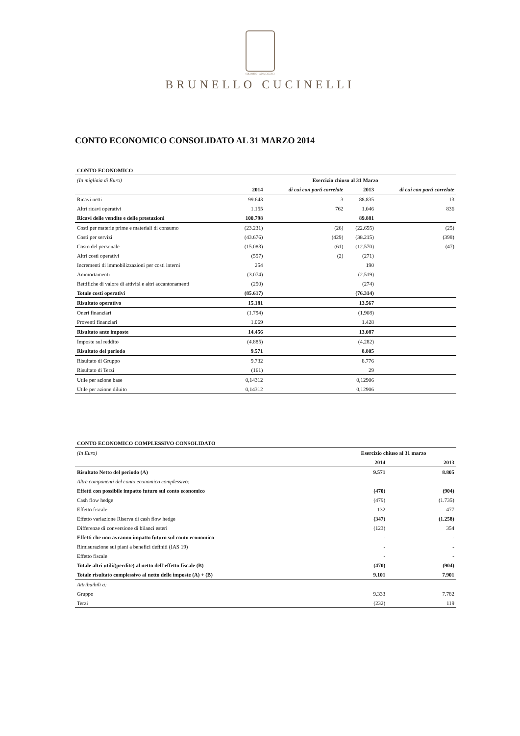SOLOMEO · AD MCCCXCI
BRUNELLO CUCINELLI
CONTO ECONOMICO CONSOLIDATO AL 31 MARZO 2014
| CONTO ECONOMICO | | | | |
| (In migliaia di Euro) | Esercizio chiuso al 31 Marzo | | | |
| | 2014 | di cui con parti correlate | 2013 | di cui con parti correlate |
| Ricavi netti | 99.643 | 3 | 88.835 | 13 |
| Altri ricavi operativi | 1.155 | 762 | 1.046 | 836 |
| Ricavi delle vendite e delle prestazioni | 100.798 | | 89.881 | |
| Costi per materie prime e materiali di consumo | (23.231) | (26) | (22.655) | (25) |
| Costi per servizi | (43.676) | (429) | (38.215) | (398) |
| Costo del personale | (15.083) | (61) | (12.570) | (47) |
| Altri costi operativi | (557) | (2) | (271) | |
| Incrementi di immobilizzazioni per costi interni | 254 | | 190 | |
| Ammortamenti | (3.074) | | (2.519) | |
| Rettifiche di valore di attività e altri accantonamenti | (250) | | (274) | |
| Totale costi operativi | (85.617) | | (76.314) | |
| Risultato operativo | 15.181 | | 13.567 | |
| Oneri finanziari | (1.794) | | (1.908) | |
| Proventi finanziari | 1.069 | | 1.428 | |
| Risultato ante imposte | 14.456 | | 13.087 | |
| Imposte sul reddito | (4.885) | | (4.282) | |
| Risultato del periodo | 9.571 | | 8.805 | |
| Risultato di Gruppo | 9.732 | | 8.776 | |
| Risultato di Terzi | (161) | | 29 | |
| Utile per azione base | 0,14312 | | 0,12906 | |
| Utile per azione diluito | 0,14312 | | 0,12906 | |
| CONTO ECONOMICO COMPLESSIVO CONSOLIDATO | | |
| (In Euro) | Esercizio chiuso al 31 marzo | |
| | 2014 | 2013 |
| Risultato Netto del periodo (A) | 9.571 | 8.805 |
| Altre componenti del conto economico complessivo: | | |
| Effetti con possibile impatto futuro sul conto economico | (470) | (904) |
| Cash flow hedge | (479) | (1.735) |
| Effetto fiscale | 132 | 477 |
| Effetto variazione Riserva di cash flow hedge | (347) | (1.258) |
| Differenze di conversione di bilanci esteri | (123) | 354 |
| Effetti che non avranno impatto futuro sul conto economico | - | - |
| Rimisurazione sui piani a benefici definiti (IAS 19) | - | - |
| Effetto fiscale | - | - |
| Totale altri utili/(perdite) al netto dell’effetto fiscale (B) | (470) | (904) |
| Totale risultato complessivo al netto delle imposte (A) + (B) | 9.101 | 7.901 |
| Attribuibili a: | | |
| Gruppo | 9.333 | 7.782 |
| Terzi | (232) | 119 |